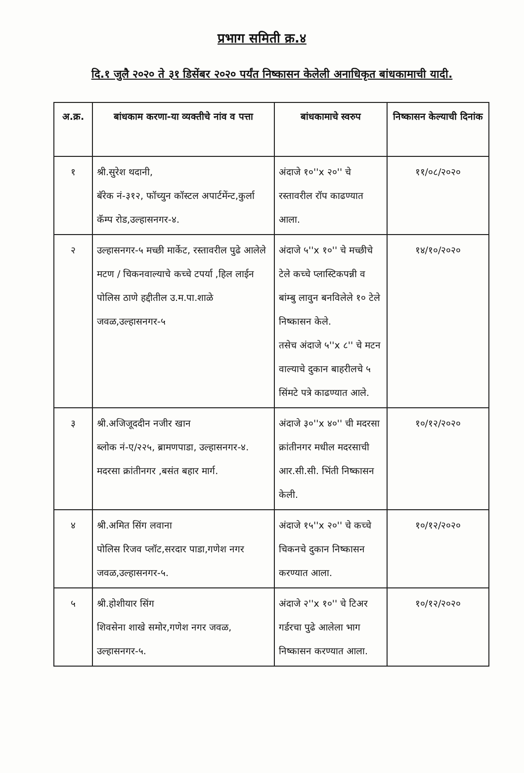प्रभाग समिती क्र.४
दि.१ जुलै २०२० ते ३१ डिसेंबर २०२० पर्यंत निष्कासन केलेली अनाधिकृत बांधकामाची यादी.
| अ.क्र. | बांधकाम करणा-या व्यक्तीचे नांव व पत्ता | बांधकामाचे स्वरुप | निष्कासन केल्याची दिनांक |
| --- | --- | --- | --- |
| १ | श्री.सुरेश थदानी, बॅरेक नं-३१२, फॉच्युन कॉस्टल अपार्टमेंन्ट,कुर्ला कॅम्प रोड,उल्हासनगर-४. | अंदाजे १०''x २०'' चे रस्तावरील रॉप काढण्यात आला. | ११/०८/२०२० |
| २ | उल्हासनगर-५ मच्छी मार्केट, रस्तावरील पुढे आलेले मटण / चिकनवाल्याचे कच्चे टपर्या ,हिल लाईन पोलिस ठाणे हद्दीतील उ.म.पा.शाळे जवळ,उल्हासनगर-५ | अंदाजे ५''x १०'' चे मच्छीचे टेले कच्चे प्लास्टिकपन्नी व बांम्बु लावुन बनविलेले १० टेले निष्कासन केले. तसेच अंदाजे ५''x ८'' चे मटन वाल्याचे दुकान बाहरीलचे ५ सिंमटे पत्रे काढण्यात आले. | १४/१०/२०२० |
| ३ | श्री.अजिजूददीन नजीर खान ब्लोक नं-ए/२२५, ब्रामणपाडा, उल्हासनगर-४. मदरसा क्रांतीनगर ,बसंत बहार मार्ग. | अंदाजे ३०''x ४०'' ची मदरसा क्रांतीनगर मधील मदरसाची आर.सी.सी. भिंती निष्कासन केली. | १०/१२/२०२० |
| ४ | श्री.अमित सिंग लवाना पोलिस रिजव प्लॉट,सरदार पाडा,गणेश नगर जवळ,उल्हासनगर-५. | अंदाजे १५''x २०'' चे कच्चे चिकनचे दुकान निष्कासन करण्यात आला. | १०/१२/२०२० |
| ५ | श्री.होशीयार सिंग शिवसेना शाखे समोर,गणेश नगर जवळ, उल्हासनगर-५. | अंदाजे २''x १०'' चे टिअर गर्डरचा पुढे आलेला भाग निष्कासन करण्यात आला. | १०/१२/२०२० |